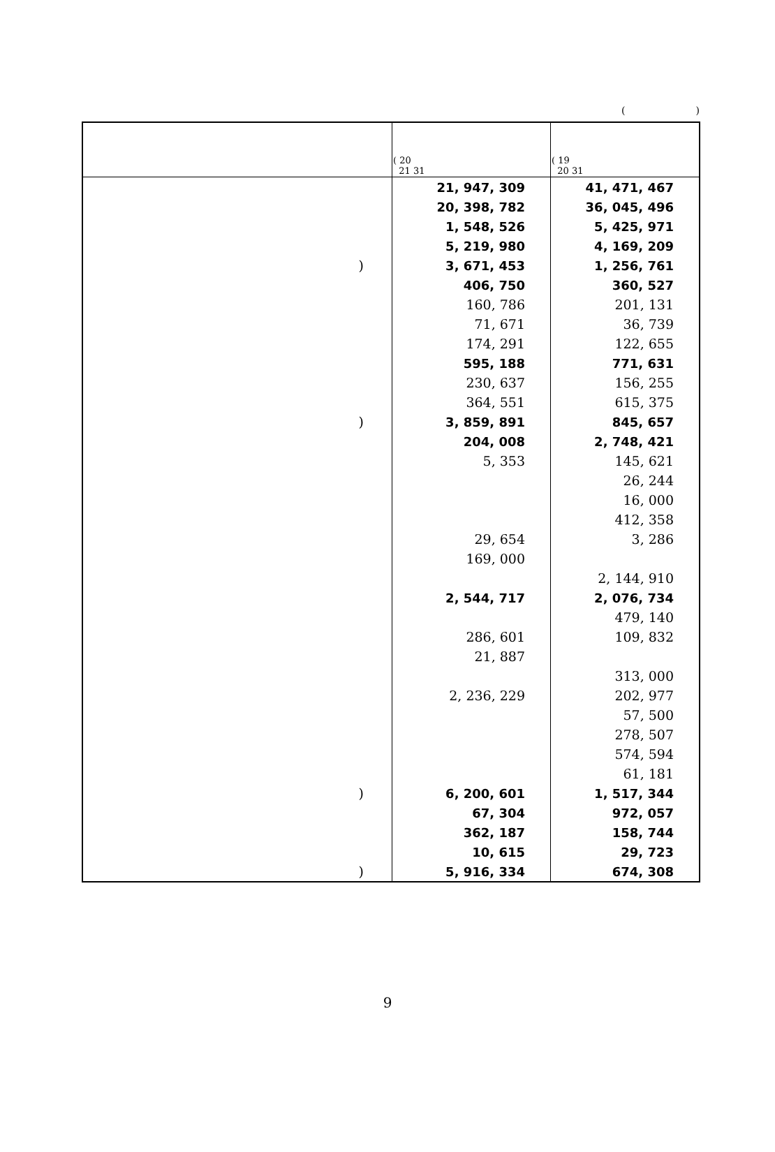()
| | ( 20 21 31 | ( 19 20 31 |
| --- | --- | --- |
| | 21, 947, 309 | 41, 471, 467 |
| | 20, 398, 782 | 36, 045, 496 |
| | 1, 548, 526 | 5, 425, 971 |
| | 5, 219, 980 | 4, 169, 209 |
| ) | 3, 671, 453 | 1, 256, 761 |
| | 406, 750 | 360, 527 |
| | 160, 786 | 201, 131 |
| | 71, 671 | 36, 739 |
| | 174, 291 | 122, 655 |
| | 595, 188 | 771, 631 |
| | 230, 637 | 156, 255 |
| | 364, 551 | 615, 375 |
| ) | 3, 859, 891 | 845, 657 |
| | 204, 008 | 2, 748, 421 |
| | 5, 353 | 145, 621 |
| | | 26, 244 |
| | | 16, 000 |
| | | 412, 358 |
| | 29, 654 | 3, 286 |
| | 169, 000 | |
| | | 2, 144, 910 |
| | 2, 544, 717 | 2, 076, 734 |
| | | 479, 140 |
| | 286, 601 | 109, 832 |
| | 21, 887 | |
| | | 313, 000 |
| | 2, 236, 229 | 202, 977 |
| | | 57, 500 |
| | | 278, 507 |
| | | 574, 594 |
| | | 61, 181 |
| ) | 6, 200, 601 | 1, 517, 344 |
| | 67, 304 | 972, 057 |
| | 362, 187 | 158, 744 |
| | 10, 615 | 29, 723 |
| ) | 5, 916, 334 | 674, 308 |
9